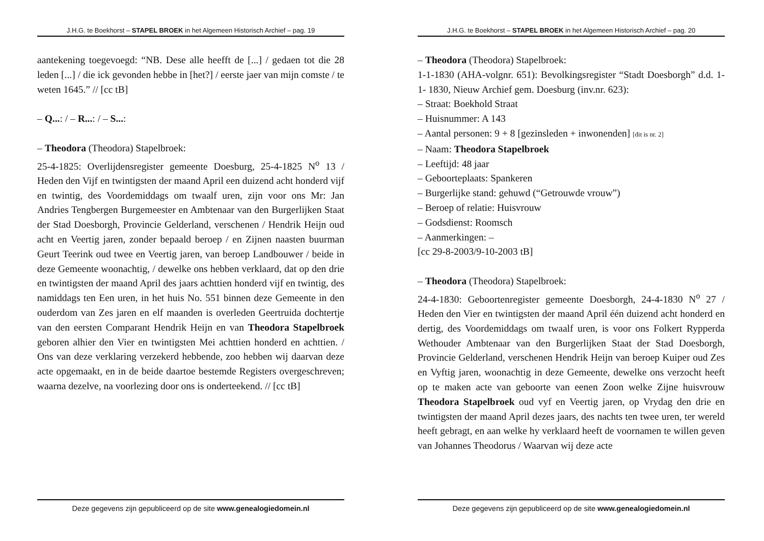J.H.G. te Boekhorst – STAPEL BROEK in het Algemeen Historisch Archief – pag. 19
aantekening toegevoegd: “NB. Dese alle heefft de [...] / gedaen tot die 28 leden [...] / die ick gevonden hebbe in [het?] / eerste jaer van mijn comste / te weten 1645.” // [cc tB]
– Q...: / – R...: / – S...:
– Theodora (Theodora) Stapelbroek:
25-4-1825: Overlijdensregister gemeente Doesburg, 25-4-1825 N<sup>o</sup> 13 / Heden den Vijf en twintigsten der maand April een duizend acht honderd vijf en twintig, des Voordemiddags om twaalf uren, zijn voor ons Mr: Jan Andries Tengbergen Burgemeester en Ambtenaar van den Burgerlijken Staat der Stad Doesborgh, Provincie Gelderland, verschenen / Hendrik Heijn oud acht en Veertig jaren, zonder bepaald beroep / en Zijnen naasten buurman Geurt Teerink oud twee en Veertig jaren, van beroep Landbouwer / beide in deze Gemeente woonachtig, / dewelke ons hebben verklaard, dat op den drie en twintigsten der maand April des jaars achttien honderd vijf en twintig, des namiddags ten Een uren, in het huis No. 551 binnen deze Gemeente in den ouderdom van Zes jaren en elf maanden is overleden Geertruida dochtertje van den eersten Comparant Hendrik Heijn en van Theodora Stapelbroek geboren alhier den Vier en twintigsten Mei achttien honderd en achttien. / Ons van deze verklaring verzekerd hebbende, zoo hebben wij daarvan deze acte opgemaakt, en in de beide daartoe bestemde Registers overgeschreven; waarna dezelve, na voorlezing door ons is onderteekend. // [cc tB]
Deze gegevens zijn gepubliceerd op de site www.genealogiedomein.nl
J.H.G. te Boekhorst – STAPEL BROEK in het Algemeen Historisch Archief – pag. 20
– Theodora (Theodora) Stapelbroek:
1-1-1830 (AHA-volgnr. 651): Bevolkingsregister “Stadt Doesborgh” d.d. 1-1- 1830, Nieuw Archief gem. Doesburg (inv.nr. 623):
– Straat: Boekhold Straat
– Huisnummer: A 143
– Aantal personen: 9 + 8 [gezinsleden + inwonenden] [dit is nr. 2]
– Naam: Theodora Stapelbroek
– Leeftijd: 48 jaar
– Geboorteplaats: Spankeren
– Burgerlijke stand: gehuwd (“Getrouwde vrouw”)
– Beroep of relatie: Huisvrouw
– Godsdienst: Roomsch
– Aanmerkingen: –
[cc 29-8-2003/9-10-2003 tB]
– Theodora (Theodora) Stapelbroek:
24-4-1830: Geboortenregister gemeente Doesborgh, 24-4-1830 N<sup>o</sup> 27 / Heden den Vier en twintigsten der maand April één duizend acht honderd en dertig, des Voordemiddags om twaalf uren, is voor ons Folkert Rypperda Wethouder Ambtenaar van den Burgerlijken Staat der Stad Doesborgh, Provincie Gelderland, verschenen Hendrik Heijn van beroep Kuiper oud Zes en Vyftig jaren, woonachtig in deze Gemeente, dewelke ons verzocht heeft op te maken acte van geboorte van eenen Zoon welke Zijne huisvrouw Theodora Stapelbroek oud vyf en Veertig jaren, op Vrydag den drie en twintigsten der maand April dezes jaars, des nachts ten twee uren, ter wereld heeft gebragt, en aan welke hy verklaard heeft de voornamen te willen geven van Johannes Theodorus / Waarvan wij deze acte
Deze gegevens zijn gepubliceerd op de site www.genealogiedomein.nl